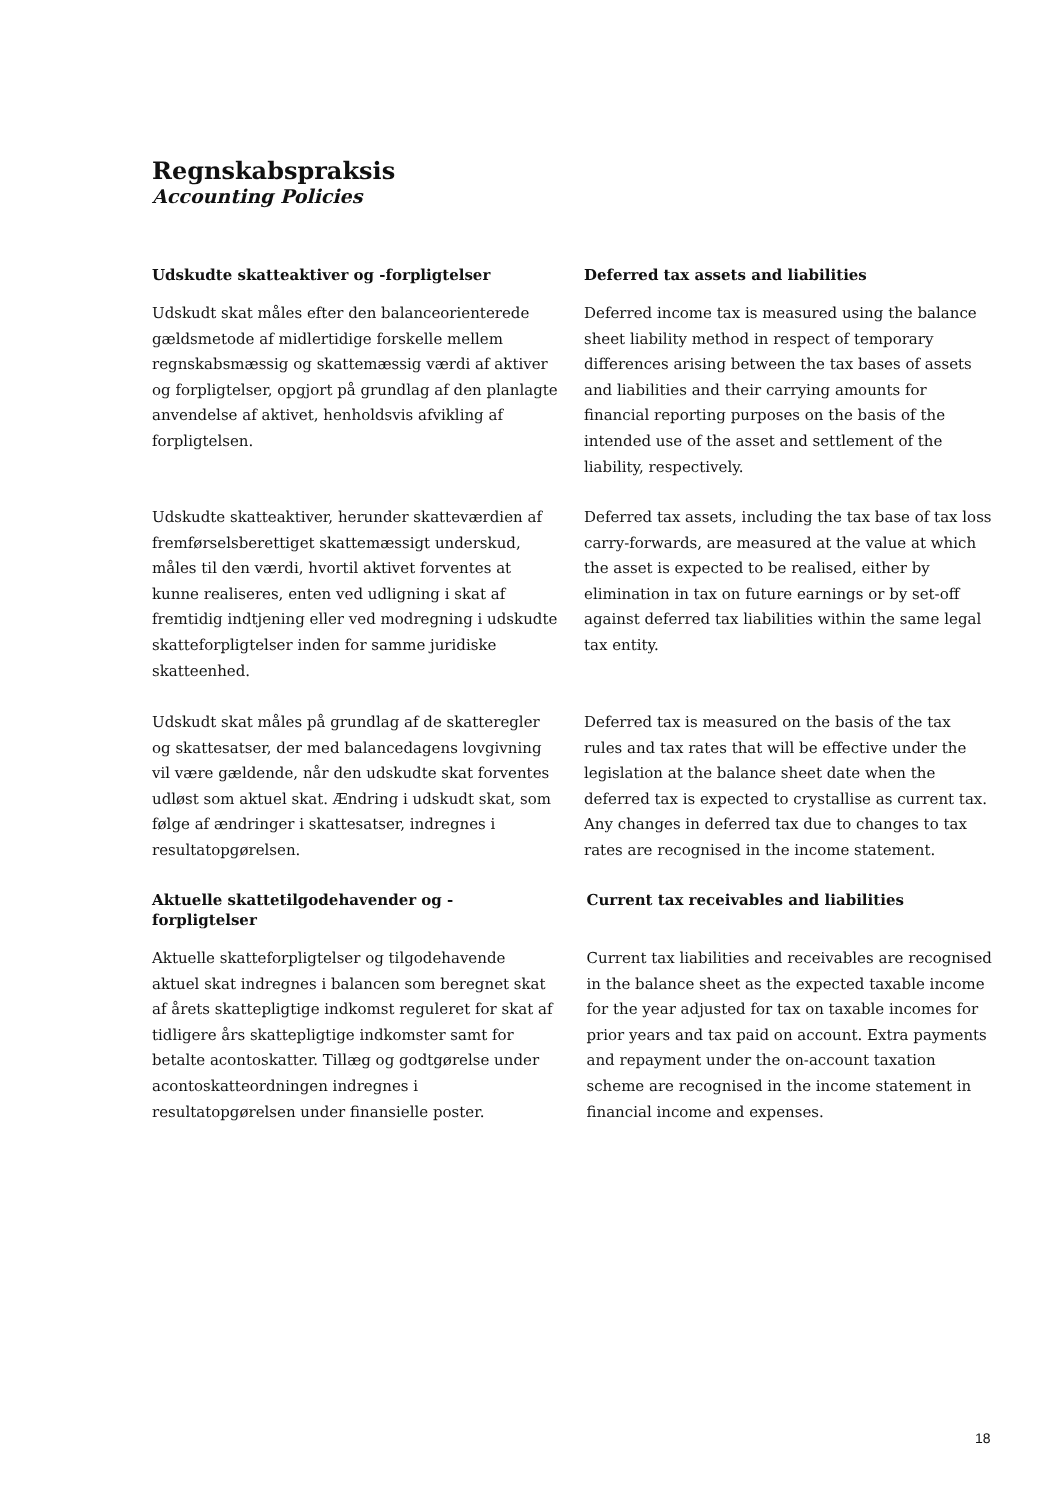Regnskabspraksis
Accounting Policies
Udskudte skatteaktiver og -forpligtelser
Udskudt skat måles efter den balanceorienterede gældsmetode af midlertidige forskelle mellem regnskabsmæssig og skattemæssig værdi af aktiver og forpligtelser, opgjort på grundlag af den planlagte anvendelse af aktivet, henholdsvis afvikling af forpligtelsen.
Deferred tax assets and liabilities
Deferred income tax is measured using the balance sheet liability method in respect of temporary differences arising between the tax bases of assets and liabilities and their carrying amounts for financial reporting purposes on the basis of the intended use of the asset and settlement of the liability, respectively.
Udskudte skatteaktiver, herunder skatteværdien af fremførselsberettiget skattemæssigt underskud, måles til den værdi, hvortil aktivet forventes at kunne realiseres, enten ved udligning i skat af fremtidig indtjening eller ved modregning i udskudte skatteforpligtelser inden for samme juridiske skatteenhed.
Deferred tax assets, including the tax base of tax loss carry-forwards, are measured at the value at which the asset is expected to be realised, either by elimination in tax on future earnings or by set-off against deferred tax liabilities within the same legal tax entity.
Udskudt skat måles på grundlag af de skatteregler og skattesatser, der med balancedagens lovgivning vil være gældende, når den udskudte skat forventes udløst som aktuel skat. Ændring i udskudt skat, som følge af ændringer i skattesatser, indregnes i resultatopgørelsen.
Deferred tax is measured on the basis of the tax rules and tax rates that will be effective under the legislation at the balance sheet date when the deferred tax is expected to crystallise as current tax. Any changes in deferred tax due to changes to tax rates are recognised in the income statement.
Aktuelle skattetilgodehavender og -forpligtelser
Aktuelle skatteforpligtelser og tilgodehavende aktuel skat indregnes i balancen som beregnet skat af årets skattepligtige indkomst reguleret for skat af tidligere års skattepligtige indkomster samt for betalte acontoskatter. Tillæg og godtgørelse under acontoskatteordningen indregnes i resultatopgørelsen under finansielle poster.
Current tax receivables and liabilities
Current tax liabilities and receivables are recognised in the balance sheet as the expected taxable income for the year adjusted for tax on taxable incomes for prior years and tax paid on account. Extra payments and repayment under the on-account taxation scheme are recognised in the income statement in financial income and expenses.
18